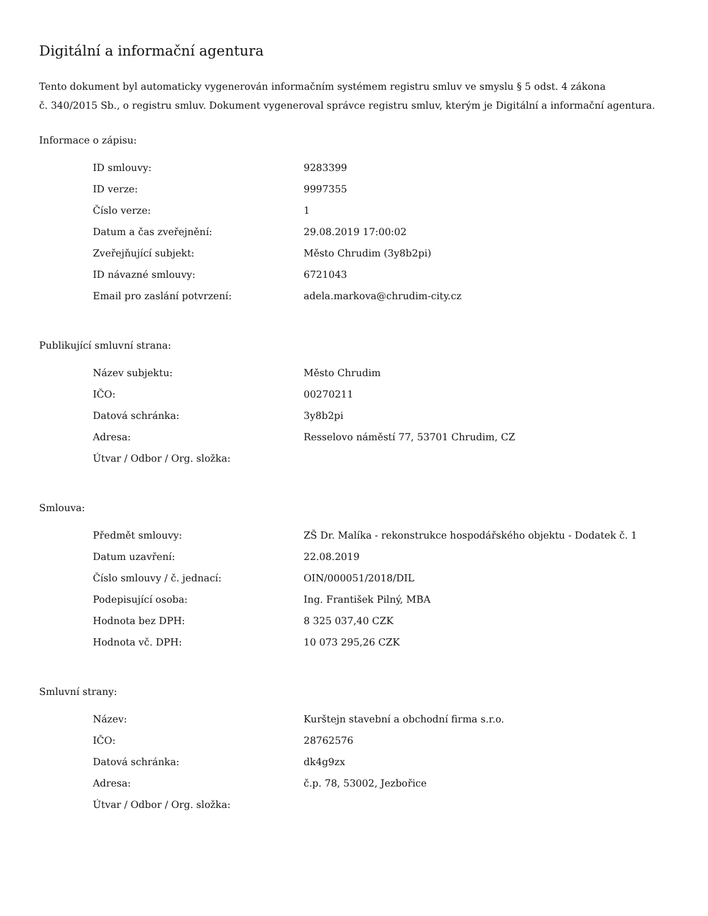Digitální a informační agentura
Tento dokument byl automaticky vygenerován informačním systémem registru smluv ve smyslu § 5 odst. 4 zákona
č. 340/2015 Sb., o registru smluv. Dokument vygeneroval správce registru smluv, kterým je Digitální a informační agentura.
Informace o zápisu:
| ID smlouvy: | 9283399 |
| ID verze: | 9997355 |
| Číslo verze: | 1 |
| Datum a čas zveřejnění: | 29.08.2019 17:00:02 |
| Zveřejňující subjekt: | Město Chrudim (3y8b2pi) |
| ID návazné smlouvy: | 6721043 |
| Email pro zaslání potvrzení: | adela.markova@chrudim-city.cz |
Publikující smluvní strana:
| Název subjektu: | Město Chrudim |
| IČO: | 00270211 |
| Datová schránka: | 3y8b2pi |
| Adresa: | Resselovo náměstí 77, 53701 Chrudim, CZ |
| Útvar / Odbor / Org. složka: | |
Smlouva:
| Předmět smlouvy: | ZŠ Dr. Malíka - rekonstrukce hospodářského objektu - Dodatek č. 1 |
| Datum uzavření: | 22.08.2019 |
| Číslo smlouvy / č. jednací: | OIN/000051/2018/DIL |
| Podepisující osoba: | Ing. František Pilný, MBA |
| Hodnota bez DPH: | 8 325 037,40 CZK |
| Hodnota vč. DPH: | 10 073 295,26 CZK |
Smluvní strany:
| Název: | Kurštejn stavební a obchodní firma s.r.o. |
| IČO: | 28762576 |
| Datová schránka: | dk4g9zx |
| Adresa: | č.p. 78, 53002, Jezbořice |
| Útvar / Odbor / Org. složka: | |